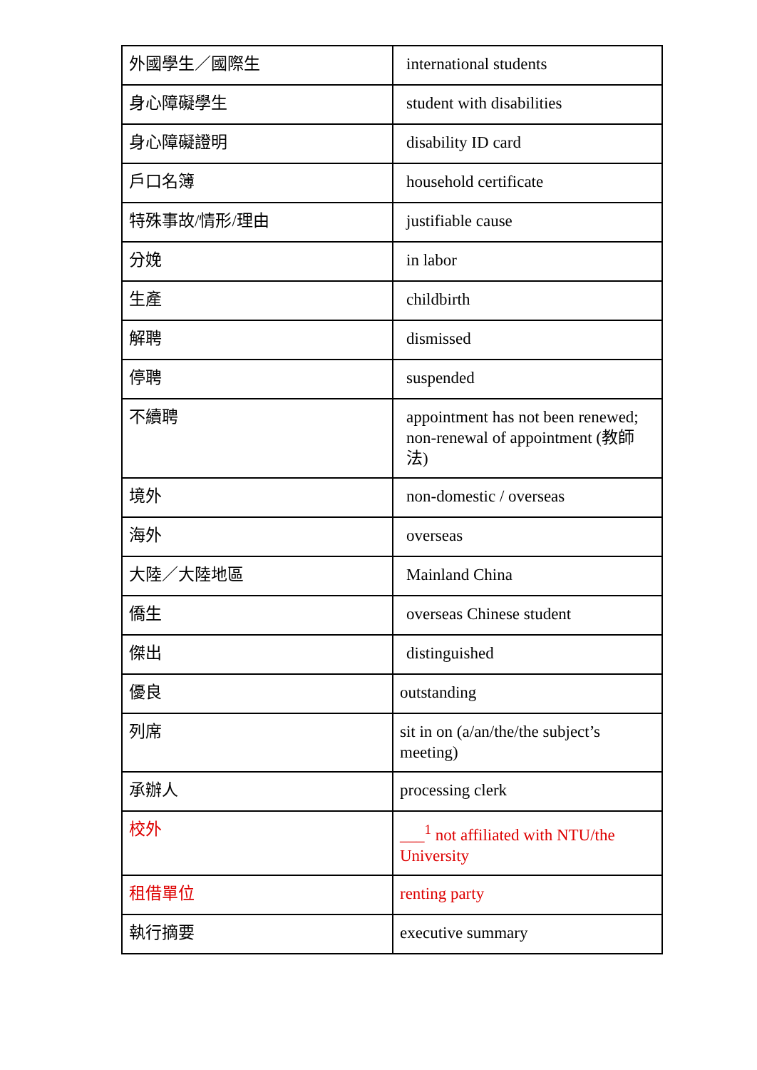| 外國學生／國際生 | international students |
| 身心障礙學生 | student with disabilities |
| 身心障礙證明 | disability ID card |
| 戶口名簿 | household certificate |
| 特殊事故/情形/理由 | justifiable cause |
| 分娩 | in labor |
| 生產 | childbirth |
| 解聘 | dismissed |
| 停聘 | suspended |
| 不續聘 | appointment has not been renewed; non-renewal of appointment (教師法) |
| 境外 | non-domestic / overseas |
| 海外 | overseas |
| 大陸／大陸地區 | Mainland China |
| 僑生 | overseas Chinese student |
| 傑出 | distinguished |
| 優良 | outstanding |
| 列席 | sit in on (a/an/the/the subject’s meeting) |
| 承辦人 | processing clerk |
| 校外 | ___<sup>1</sup> not affiliated with NTU/the University |
| 租借單位 | renting party |
| 執行摘要 | executive summary |